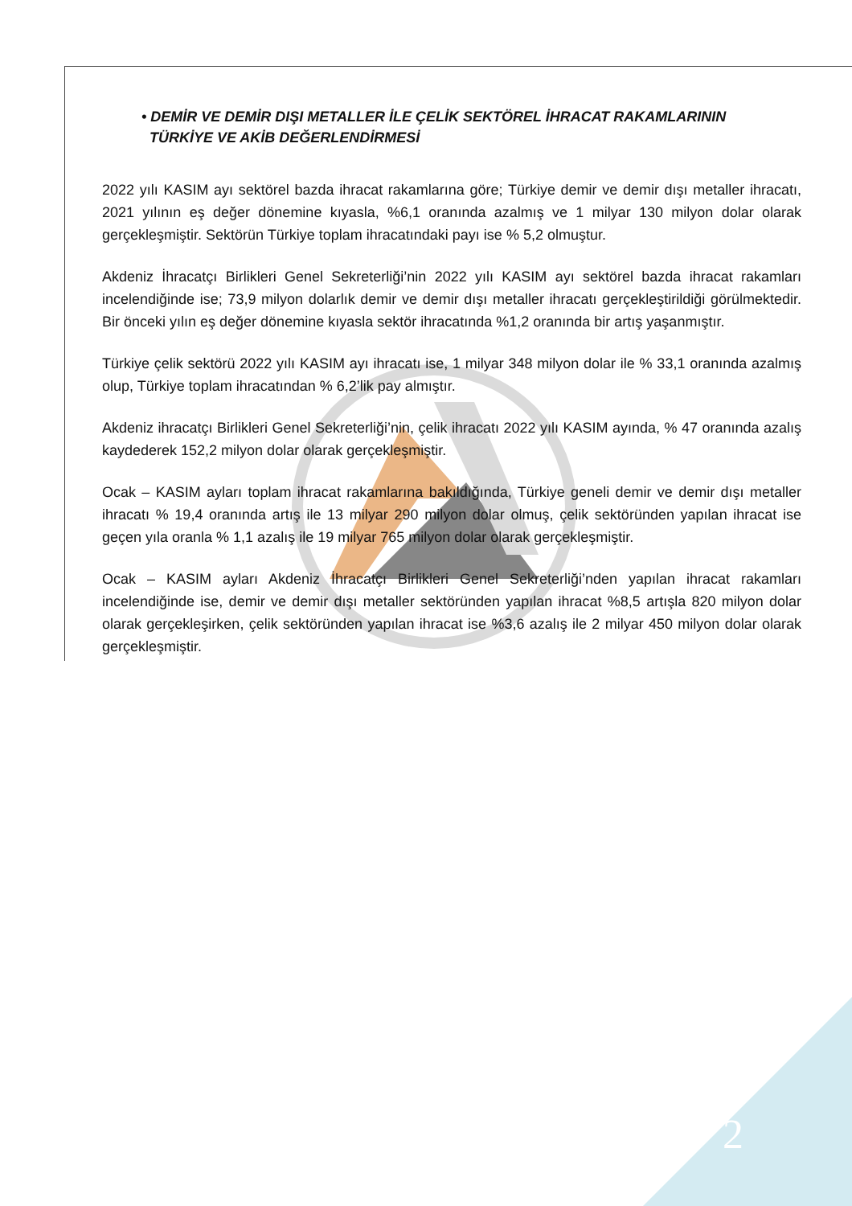• DEMİR VE DEMİR DIŞI METALLER İLE ÇELİK SEKTÖREL İHRACAT RAKAMLARININ
TÜRKİYE VE AKİB DEĞERLENDİRMESİ
2022 yılı KASIM ayı sektörel bazda ihracat rakamlarına göre; Türkiye demir ve demir dışı metaller ihracatı, 2021 yılının eş değer dönemine kıyasla, %6,1 oranında azalmış ve 1 milyar 130 milyon dolar olarak gerçekleşmiştir. Sektörün Türkiye toplam ihracatındaki payı ise % 5,2 olmuştur.
Akdeniz İhracatçı Birlikleri Genel Sekreterliği’nin 2022 yılı KASIM ayı sektörel bazda ihracat rakamları incelendiğinde ise; 73,9 milyon dolarlık demir ve demir dışı metaller ihracatı gerçekleştirildiği görülmektedir. Bir önceki yılın eş değer dönemine kıyasla sektör ihracatında %1,2 oranında bir artış yaşanmıştır.
Türkiye çelik sektörü 2022 yılı KASIM ayı ihracatı ise, 1 milyar 348 milyon dolar ile % 33,1 oranında azalmış olup, Türkiye toplam ihracatından % 6,2’lik pay almıştır.
Akdeniz ihracatçı Birlikleri Genel Sekreterliği’nin, çelik ihracatı 2022 yılı KASIM ayında, % 47 oranında azalış kaydederek 152,2 milyon dolar olarak gerçekleşmiştir.
Ocak – KASIM ayları toplam ihracat rakamlarına bakıldığında, Türkiye geneli demir ve demir dışı metaller ihracatı % 19,4 oranında artış ile 13 milyar 290 milyon dolar olmuş, çelik sektöründen yapılan ihracat ise geçen yıla oranla % 1,1 azalış ile 19 milyar 765 milyon dolar olarak gerçekleşmiştir.
Ocak – KASIM ayları Akdeniz İhracatçı Birlikleri Genel Sekreterliği’nden yapılan ihracat rakamları incelendiğinde ise, demir ve demir dışı metaller sektöründen yapılan ihracat %8,5 artışla 820 milyon dolar olarak gerçekleşirken, çelik sektöründen yapılan ihracat ise %3,6 azalış ile 2 milyar 450 milyon dolar olarak gerçekleşmiştir.
2